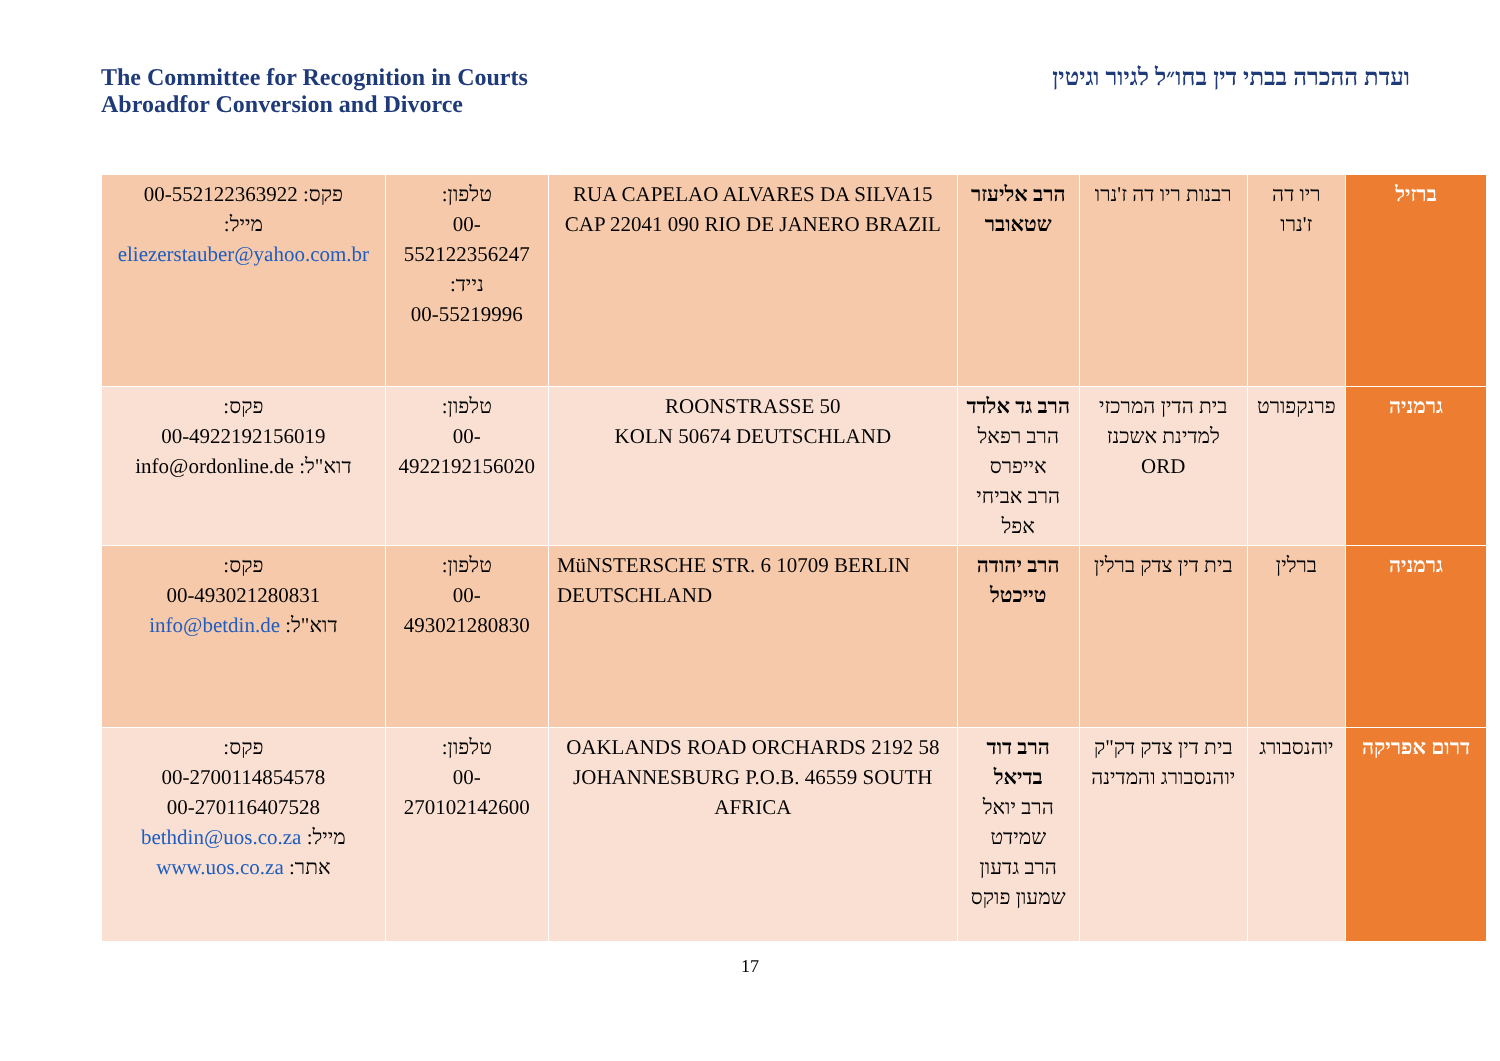The Committee for Recognition in Courts
Abroadfor Conversion and Divorce
ועדת ההכרה בבתי דין בחו״ל לגיור וגיטין
| ברזיל | ריו דה ז'נרו | רבנות ריו דה ז'נרו | הרב אליעזר שטאובר | RUA CAPELAO ALVARES DA SILVA15 CAP 22041 090 RIO DE JANERO BRAZIL | טלפון: 00-552122356247 נייד: 00-55219996 | פקס: 00-552122363922 מייל: eliezerstauber@yahoo.com.br |
| גרמניה | פרנקפורט | בית הדין המרכזי למדינת אשכנז ORD | הרב גד אלדד הרב רפאל אייפרס הרב אביחי אפל | ROONSTRASSE 50 KOLN 50674 DEUTSCHLAND | טלפון: 00-4922192156020 | פקס: 00-4922192156019 דוא"ל: info@ordonline.de |
| גרמניה | ברלין | בית דין צדק ברלין | הרב יהודה טייכטל | MüNSTERSCHE STR. 6 10709 BERLIN DEUTSCHLAND | טלפון: 00-493021280830 | פקס: 00-493021280831 דוא"ל: info@betdin.de |
| דרום אפריקה | יוהנסבורג | בית דין צדק דק"ק יוהנסבורג והמדינה | הרב דוד בדיאל הרב יואל שמידט הרב גדעון שמעון פוקס | 58 OAKLANDS ROAD ORCHARDS 2192 JOHANNESBURG P.O.B. 46559 SOUTH AFRICA | טלפון: 00-270102142600 | פקס: 00-2700114854578 00-270116407528 מייל: bethdin@uos.co.za אתר: www.uos.co.za |
17